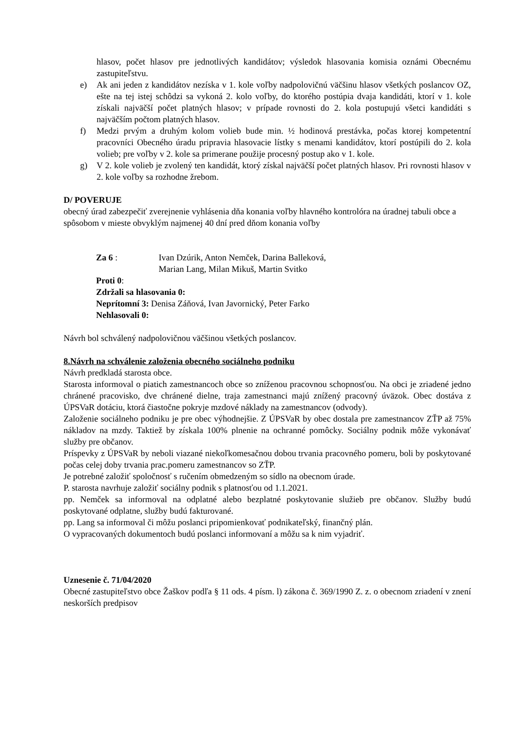hlasov, počet hlasov pre jednotlivých kandidátov; výsledok hlasovania komisia oznámi Obecnému zastupiteľstvu.
e) Ak ani jeden z kandidátov nezíska v 1. kole voľby nadpolovičnú väčšinu hlasov všetkých poslancov OZ, ešte na tej istej schôdzi sa vykoná 2. kolo voľby, do ktorého postúpia dvaja kandidáti, ktorí v 1. kole získali najväčší počet platných hlasov; v prípade rovnosti do 2. kola postupujú všetci kandidáti s najväčším počtom platných hlasov.
f) Medzi prvým a druhým kolom volieb bude min. ½ hodinová prestávka, počas ktorej kompetentní pracovníci Obecného úradu pripravia hlasovacie lístky s menami kandidátov, ktorí postúpili do 2. kola volieb; pre voľby v 2. kole sa primerane použije procesný postup ako v 1. kole.
g) V 2. kole volieb je zvolený ten kandidát, ktorý získal najväčší počet platných hlasov. Pri rovnosti hlasov v 2. kole voľby sa rozhodne žrebom.
D/ POVERUJE
obecný úrad zabezpečiť zverejnenie vyhlásenia dňa konania voľby hlavného kontrolóra na úradnej tabuli obce a spôsobom v mieste obvyklým najmenej 40 dní pred dňom konania voľby
| Za 6 : | Ivan Dzúrik, Anton Nemček, Darina Balleková, Marian Lang, Milan Mikuš, Martin Svitko |
Proti 0:
Zdržali sa hlasovania 0:
Neprítomní 3: Denisa Záňová, Ivan Javornický, Peter Farko
Nehlasovali 0:
Návrh bol schválený nadpolovičnou väčšinou všetkých poslancov.
8.Návrh na schválenie založenia obecného sociálneho podniku
Návrh predkladá starosta obce.
Starosta informoval o piatich zamestnancoch obce so zníženou pracovnou schopnosťou. Na obci je zriadené jedno chránené pracovisko, dve chránené dielne, traja zamestnanci majú znížený pracovný úväzok. Obec dostáva z ÚPSVaR dotáciu, ktorá čiastočne pokryje mzdové náklady na zamestnancov (odvody).
Založenie sociálneho podniku je pre obec výhodnejšie. Z ÚPSVaR by obec dostala pre zamestnancov ZŤP až 75% nákladov na mzdy. Taktiež by získala 100% plnenie na ochranné pomôcky. Sociálny podnik môže vykonávať služby pre občanov.
Príspevky z ÚPSVaR by neboli viazané niekoľkomesačnou dobou trvania pracovného pomeru, boli by poskytované počas celej doby trvania prac.pomeru zamestnancov so ZŤP.
Je potrebné založiť spoločnosť s ručením obmedzeným so sídlo na obecnom úrade.
P. starosta navrhuje založiť sociálny podnik s platnosťou od 1.1.2021.
pp. Nemček sa informoval na odplatné alebo bezplatné poskytovanie služieb pre občanov. Služby budú poskytované odplatne, služby budú fakturované.
pp. Lang sa informoval či môžu poslanci pripomienkovať podnikateľský, finančný plán.
O vypracovaných dokumentoch budú poslanci informovaní a môžu sa k nim vyjadriť.
Uznesenie č. 71/04/2020
Obecné zastupiteľstvo obce Žaškov podľa § 11 ods. 4 písm. l) zákona č. 369/1990 Z. z. o obecnom zriadení v znení neskorších predpisov